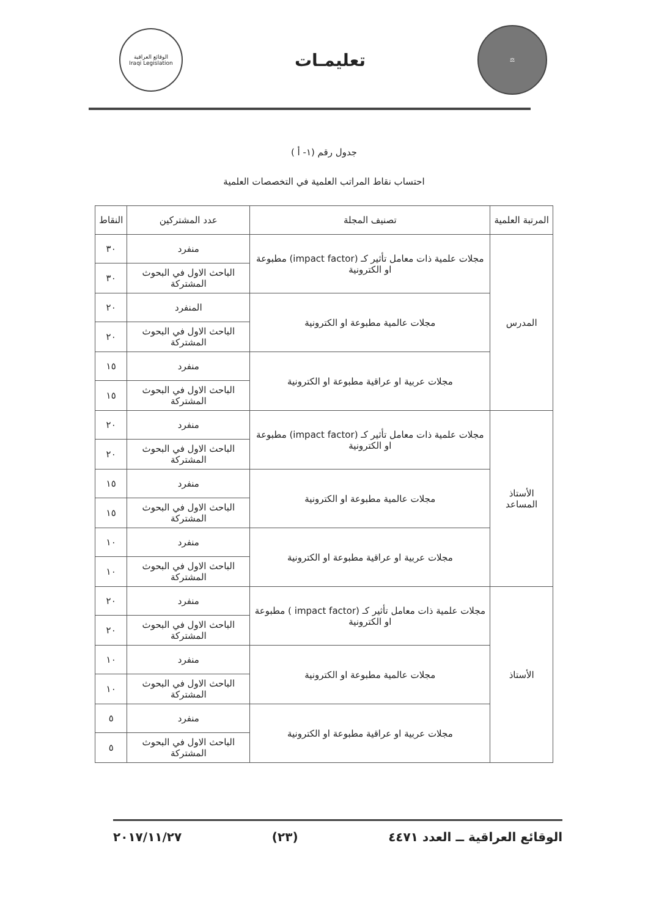⚖
تعليمـات
الوقائع العراقية
Iraqi Legislation
جدول رقم (١- أ )
احتساب نقاط المراتب العلمية في التخصصات العلمية
| المرتبة العلمية | تصنيف المجلة | عدد المشتركين | النقاط |
| --- | --- | --- | --- |
| المدرس | مجلات علمية ذات معامل تأثير كـ (impact factor) مطبوعة او الكترونية | منفرد | ٣٠ |
| | | الباحث الاول في البحوث المشتركة | ٣٠ |
| | مجلات عالمية مطبوعة او الكترونية | المنفرد | ٢٠ |
| | | الباحث الاول في البحوث المشتركة | ٢٠ |
| | مجلات عربية او عراقية مطبوعة او الكترونية | منفرد | ١٥ |
| | | الباحث الاول في البحوث المشتركة | ١٥ |
| الأستاذ المساعد | مجلات علمية ذات معامل تأثير كـ (impact factor) مطبوعة او الكترونية | منفرد | ٢٠ |
| | | الباحث الاول في البحوث المشتركة | ٢٠ |
| | مجلات عالمية مطبوعة او الكترونية | منفرد | ١٥ |
| | | الباحث الاول في البحوث المشتركة | ١٥ |
| | مجلات عربية او عراقية مطبوعة او الكترونية | منفرد | ١٠ |
| | | الباحث الاول في البحوث المشتركة | ١٠ |
| الأستاذ | مجلات علمية ذات معامل تأثير كـ (impact factor ) مطبوعة او الكترونية | منفرد | ٢٠ |
| | | الباحث الاول في البحوث المشتركة | ٢٠ |
| | مجلات عالمية مطبوعة او الكترونية | منفرد | ١٠ |
| | | الباحث الاول في البحوث المشتركة | ١٠ |
| | مجلات عربية او عراقية مطبوعة او الكترونية | منفرد | ٥ |
| | | الباحث الاول في البحوث المشتركة | ٥ |
الوقائع العراقية ــ العدد ٤٤٧١ (٢٣) ٢٠١٧/١١/٢٧